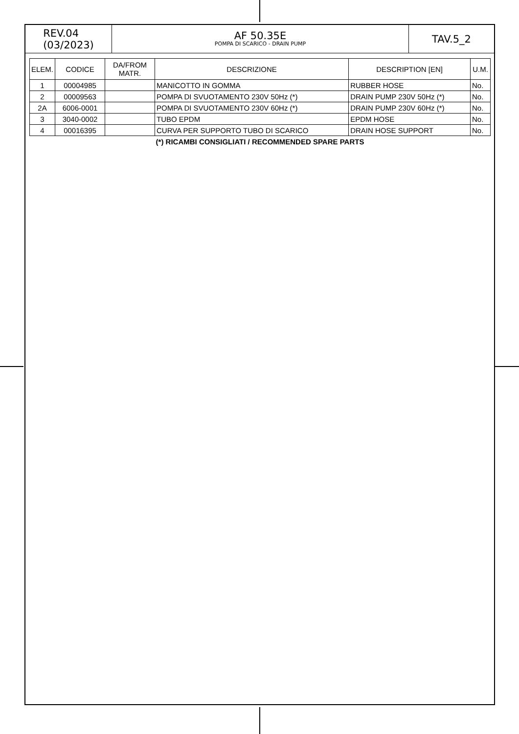REV.04
(03/2023)
AF 50.35E
POMPA DI SCARICO - DRAIN PUMP
TAV.5_2
| ELEM. | CODICE | DA/FROM MATR. | DESCRIZIONE | DESCRIPTION [EN] | U.M. |
| --- | --- | --- | --- | --- | --- |
| 1 | 00004985 | | MANICOTTO IN GOMMA | RUBBER HOSE | No. |
| 2 | 00009563 | | POMPA DI SVUOTAMENTO 230V 50Hz (*) | DRAIN PUMP 230V 50Hz (*) | No. |
| 2A | 6006-0001 | | POMPA DI SVUOTAMENTO 230V 60Hz (*) | DRAIN PUMP 230V 60Hz (*) | No. |
| 3 | 3040-0002 | | TUBO EPDM | EPDM HOSE | No. |
| 4 | 00016395 | | CURVA PER SUPPORTO TUBO DI SCARICO | DRAIN HOSE SUPPORT | No. |
(*) RICAMBI CONSIGLIATI / RECOMMENDED SPARE PARTS